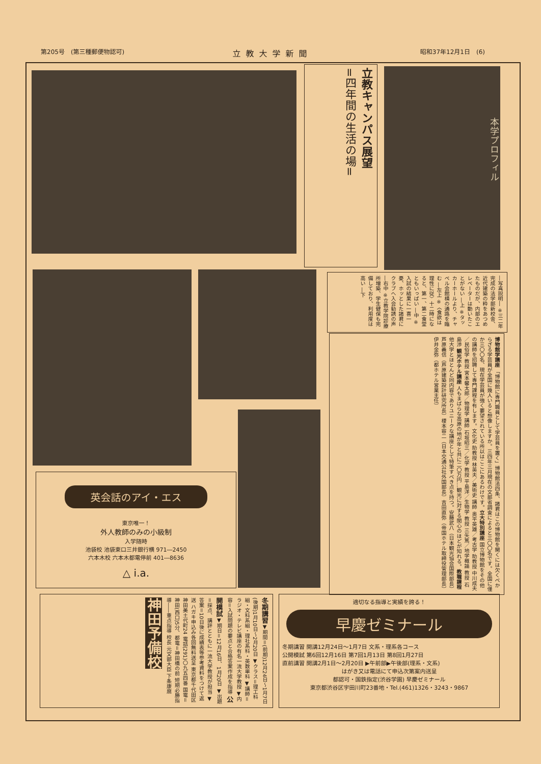第205号　(第三種郵便物認可) 立教大学新聞 昭和37年12月1日　(6)
立教キャンパス展望
=四年間の生活の場=
本学プロフィル
―写真説明― ※三二年完成の法学部新校舎、近代建築の粋をあつめたものだが、内部のエレベーターは動いたことがない ―上 ※タッカーホールより、チャペル会館横の通路を臨む ―左上 ※〈食欲は理性に従〉十二時になると、第一、第二食堂ともいっぱい ―中 ※入試の結果に一喜一憂、ホッとした諸君にクラブへ入会勧誘の声 ―右中 ※立教学院診療所増築、学生健保も完備しており、利用度は高い ―下
博物館学講座 「博物館に専門職員として学芸員を置く」博物館法四条、諸君はこの博物館を開くには欠くべからざる学芸員が全国に幾人いると想像しますか。三四年三月現在の文部省調査によると三〇〇名です。全国に僅か三〇〇名、現在学芸員が強く要望されている所以はここにあるわけです。立大特別講座 国立博物館をその他の講師を招聘して専門課程を有します。文化史 助教授 林英夫／美術史 講師 奥平英雄／考古学 助教授 中川成夫／民俗学 教授 宮本馨太郎／物理学 講師 石坂昭三／化学 教授 平島洋／生物学 教授 三矢篤／地学概論 教授 石島渉 観光ホテル講座 人もまばらな高原の地が年と共に二〇万円…観光に対する関心のほどが知れる。教職課程 他大学とほとんど同内容でありユニークな講座として特筆すべき点を持つ。安藤武八（日本観光協会国際部長）芦原義信（芦原建築設計研究所長）榎本容二（日本交通公社外国部長）吉田直弥（帝国ホテル取締役管理部長）伊井金弥（都ホテル営業主任）
英会話のアイ・エス
東京唯一！
外人教師のみの小級制
入学随時
池袋校 池袋東口三井銀行横 971―2450
六本木校 六本木都電停前 401―8636
△ i.a.
冬期講習▼期間＝(前期)12月24日～1月7日(後期)1月10日～2月20日 ▼クラス＝理工科組・文科系組・理社系科・英数単科 ▼講師＝ラジオ・テレビ講座の有名一流大学教授 ▼内容＝入試問題の要点と合格答案作成を指導 公開模試▼期日＝12月16日、1月20日 ▼出題＝採点、講評とともに一流大学教授が担当 ▼答案＝10日後に成績表等参考資料をつけて返送 ハガキ申込み各回無料送呈 東京都千代田区神田美土代町24 電話(291)〇九五四番 国電＝神田(西口)5分、都電＝神田橋の前 短期必勝指導――重点指導 校長 元文部大臣 下条康麿 神田予備校
適切なる指導と実績を誇る！
早慶ゼミナール
冬期講習 開講12月24日～1月7日 文系・理系各コース
公開模試 第6回12月16日 第7回1月13日 第8回1月27日
直前講習 開講2月1日～2月20日 ▶午前部▶午後部(理系・文系)
はがき又は電話にて申込次第案内送呈
都認可・国鉄指定(渋谷学園) 早慶ゼミナール
東京都渋谷区宇田川町23番地・Tel.(461)1326・3243・9867